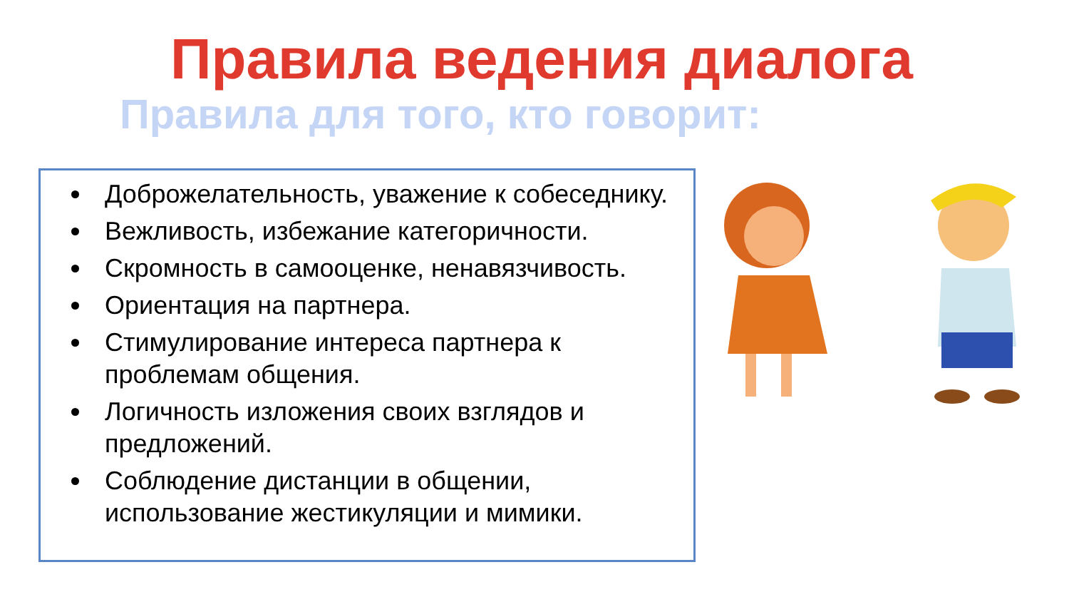Правила ведения диалога
Правила для того, кто говорит:
Доброжелательность, уважение к собеседнику.
Вежливость, избежание категоричности.
Скромность в самооценке, ненавязчивость.
Ориентация на партнера.
Стимулирование интереса партнера к проблемам общения.
Логичность изложения своих взглядов и предложений.
Соблюдение дистанции в общении, использование жестикуляции и мимики.